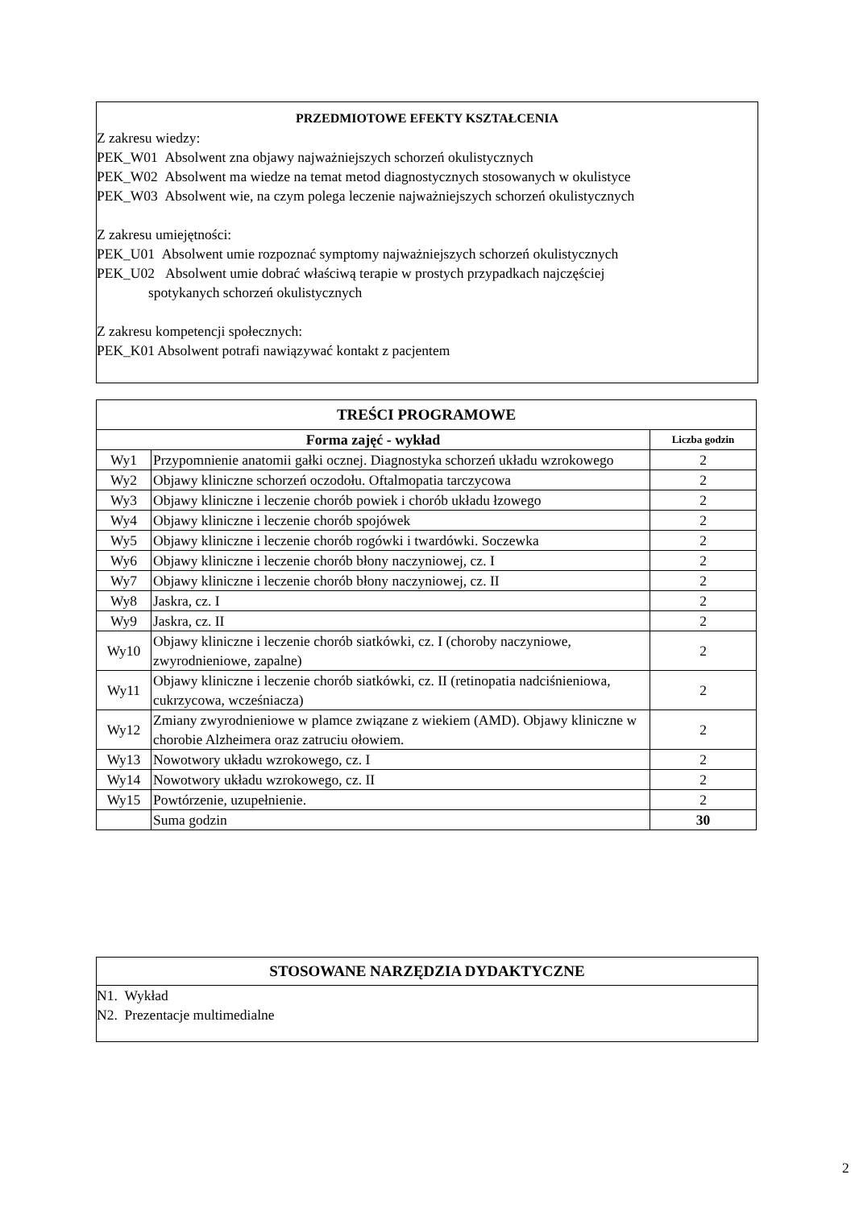PRZEDMIOTOWE EFEKTY KSZTAŁCENIA
Z zakresu wiedzy:
PEK_W01 Absolwent zna objawy najważniejszych schorzeń okulistycznych
PEK_W02 Absolwent ma wiedze na temat metod diagnostycznych stosowanych w okulistyce
PEK_W03 Absolwent wie, na czym polega leczenie najważniejszych schorzeń okulistycznych
Z zakresu umiejętności:
PEK_U01 Absolwent umie rozpoznać symptomy najważniejszych schorzeń okulistycznych
PEK_U02 Absolwent umie dobrać właściwą terapie w prostych przypadkach najczęściej
spotykanych schorzeń okulistycznych
Z zakresu kompetencji społecznych:
PEK_K01 Absolwent potrafi nawiązywać kontakt z pacjentem
| TREŚCI PROGRAMOWE | | |
| --- | --- | --- |
| Forma zajęć - wykład | | Liczba godzin |
| Wy1 | Przypomnienie anatomii gałki ocznej. Diagnostyka schorzeń układu wzrokowego | 2 |
| Wy2 | Objawy kliniczne schorzeń oczodołu. Oftalmopatia tarczycowa | 2 |
| Wy3 | Objawy kliniczne i leczenie chorób powiek i chorób układu łzowego | 2 |
| Wy4 | Objawy kliniczne i leczenie chorób spojówek | 2 |
| Wy5 | Objawy kliniczne i leczenie chorób rogówki i twardówki. Soczewka | 2 |
| Wy6 | Objawy kliniczne i leczenie chorób błony naczyniowej, cz. I | 2 |
| Wy7 | Objawy kliniczne i leczenie chorób błony naczyniowej, cz. II | 2 |
| Wy8 | Jaskra, cz. I | 2 |
| Wy9 | Jaskra, cz. II | 2 |
| Wy10 | Objawy kliniczne i leczenie chorób siatkówki, cz. I (choroby naczyniowe, zwyrodnieniowe, zapalne) | 2 |
| Wy11 | Objawy kliniczne i leczenie chorób siatkówki, cz. II (retinopatia nadciśnieniowa, cukrzycowa, wcześniacza) | 2 |
| Wy12 | Zmiany zwyrodnieniowe w plamce związane z wiekiem (AMD). Objawy kliniczne w chorobie Alzheimera oraz zatruciu ołowiem. | 2 |
| Wy13 | Nowotwory układu wzrokowego, cz. I | 2 |
| Wy14 | Nowotwory układu wzrokowego, cz. II | 2 |
| Wy15 | Powtórzenie, uzupełnienie. | 2 |
| | Suma godzin | 30 |
STOSOWANE NARZĘDZIA DYDAKTYCZNE
N1. Wykład
N2. Prezentacje multimedialne
2